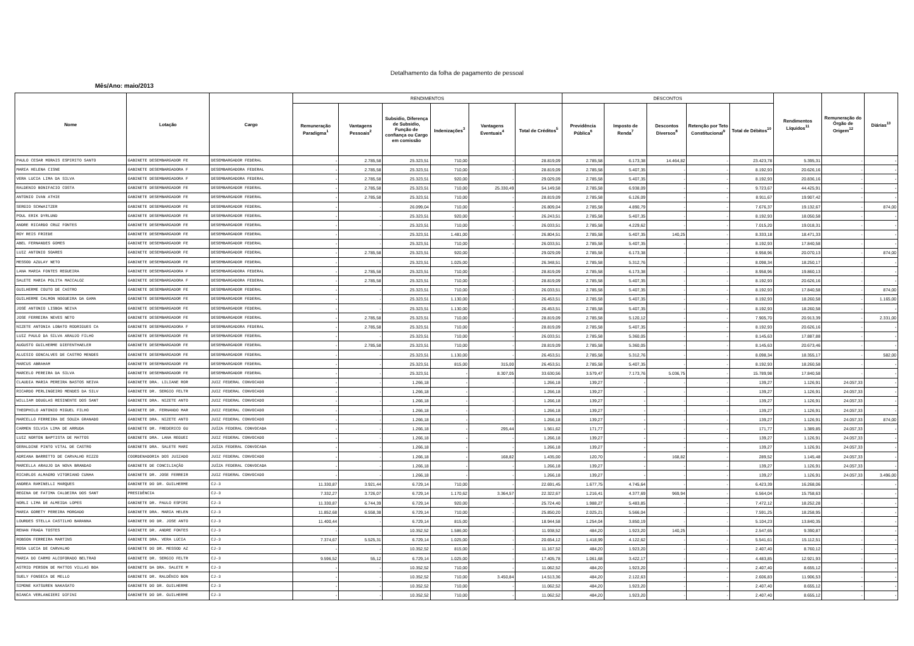Detalhamento da folha de pagamento de pessoal
Mês/Ano: maio/2013
| Nome | Lotação | Cargo | RENDIMENTOS | | | | | | DESCONTOS | | | | | Rendimentos Líquidos<sup>11</sup> | Remuneração do Órgão de Origem<sup>12</sup> | Diárias<sup>13</sup> |
| --- | --- | --- | --- | --- | --- | --- | --- | --- | --- | --- | --- | --- | --- | --- | --- | --- |
| | | | Remuneração Paradigma<sup>1</sup> | Vantagens Pessoais<sup>2</sup> | Subsidio, Diferença de Subsidio, Função de confiança ou Cargo em comissão | Indenizações<sup>3</sup> | Vantagens Eventuais<sup>4</sup> | Total de Créditos<sup>5</sup> | Previdência Pública<sup>6</sup> | Imposto de Renda<sup>7</sup> | Descontos Diversos<sup>8</sup> | Retenção por Teto Constitucional<sup>9</sup> | Total de Débitos<sup>10</sup> | | | |
| PAULO CESAR MORAIS ESPIRITO SANTO | GABINETE DESEMBARGADOR FE | DESEMBARGADOR FEDERAL | - | 2.785,58 | 25.323,51 | 710,00 | - | 28.819,09 | 2.785,58 | 6.173,38 | 14.464,82 | - | 23.423,78 | 5.395,31 | - | - |
| MARIA HELENA CISNE | GABINETE DESEMBARGADORA F | DESEMBARGADORA FEDERAL | - | 2.785,58 | 25.323,51 | 710,00 | - | 28.819,09 | 2.785,58 | 5.407,35 | - | - | 8.192,93 | 20.626,16 | - | - |
| VERA LUCIA LIMA DA SILVA | GABINETE DESEMBARGADORA F | DESEMBARGADORA FEDERAL | - | 2.785,58 | 25.323,51 | 920,00 | - | 29.029,09 | 2.785,58 | 5.407,35 | - | - | 8.192,93 | 20.836,16 | - | - |
| RALDENIO BONIFACIO COSTA | GABINETE DESEMBARGADOR FE | DESEMBARGADOR FEDERAL | - | 2.785,58 | 25.323,51 | 710,00 | 25.330,49 | 54.149,58 | 2.785,58 | 6.938,09 | - | - | 9.723,67 | 44.425,91 | - | - |
| ANTONIO IVAN ATHIE | GABINETE DESEMBARGADOR FE | DESEMBARGADOR FEDERAL | - | 2.785,58 | 25.323,51 | 710,00 | - | 28.819,09 | 2.785,58 | 6.126,09 | - | - | 8.911,67 | 19.907,42 | - | - |
| SERGIO SCHWAITZER | GABINETE DESEMBARGADOR FE | DESEMBARGADOR FEDERAL | - | - | 26.099,04 | 710,00 | - | 26.809,04 | 2.785,58 | 4.890,79 | - | - | 7.676,37 | 19.132,67 | - | 874,00 |
| POUL ERIK DYRLUND | GABINETE DESEMBARGADOR FE | DESEMBARGADOR FEDERAL | - | - | 25.323,51 | 920,00 | - | 26.243,51 | 2.785,58 | 5.407,35 | - | - | 8.192,93 | 18.050,58 | - | - |
| ANDRE RICARDO CRUZ FONTES | GABINETE DESEMBARGADOR FE | DESEMBARGADOR FEDERAL | - | - | 25.323,51 | 710,00 | - | 26.033,51 | 2.785,58 | 4.229,62 | - | - | 7.015,20 | 19.018,31 | - | - |
| ROY REIS FRIEDE | GABINETE DESEMBARGADOR FE | DESEMBARGADOR FEDERAL | - | - | 25.323,51 | 1.481,00 | - | 26.804,51 | 2.785,58 | 5.407,35 | 140,25 | - | 8.333,18 | 18.471,33 | - | - |
| ABEL FERNANDES GOMES | GABINETE DESEMBARGADOR FE | DESEMBARGADOR FEDERAL | - | - | 25.323,51 | 710,00 | - | 26.033,51 | 2.785,58 | 5.407,35 | - | - | 8.192,93 | 17.840,58 | - | - |
| LUIZ ANTONIO SOARES | GABINETE DESEMBARGADOR FE | DESEMBARGADOR FEDERAL | - | 2.785,58 | 25.323,51 | 920,00 | - | 29.029,09 | 2.785,58 | 6.173,38 | - | - | 8.958,96 | 20.070,13 | - | 874,00 |
| MESSOD AZULAY NETO | GABINETE DESEMBARGADOR FE | DESEMBARGADOR FEDERAL | - | - | 25.323,51 | 1.025,00 | - | 26.348,51 | 2.785,58 | 5.312,76 | - | - | 8.098,34 | 18.250,17 | - | - |
| LANA MARIA FONTES REGUEIRA | GABINETE DESEMBARGADORA F | DESEMBARGADORA FEDERAL | - | 2.785,58 | 25.323,51 | 710,00 | - | 28.819,09 | 2.785,58 | 6.173,38 | - | - | 8.958,96 | 19.860,13 | - | - |
| SALETE MARIA POLITA MACCALOZ | GABINETE DESEMBARGADORA F | DESEMBARGADORA FEDERAL | - | 2.785,58 | 25.323,51 | 710,00 | - | 28.819,09 | 2.785,58 | 5.407,35 | - | - | 8.192,93 | 20.626,16 | - | - |
| GUILHERME COUTO DE CASTRO | GABINETE DESEMBARGADOR FE | DESEMBARGADOR FEDERAL | - | - | 25.323,51 | 710,00 | - | 26.033,51 | 2.785,58 | 5.407,35 | - | - | 8.192,93 | 17.840,58 | - | 874,00 |
| GUILHERME CALMON NOGUEIRA DA GAMA | GABINETE DESEMBARGADOR FE | DESEMBARGADOR FEDERAL | - | - | 25.323,51 | 1.130,00 | - | 26.453,51 | 2.785,58 | 5.407,35 | - | - | 8.192,93 | 18.260,58 | - | 1.165,00 |
| JOSÉ ANTONIO LISBOA NEIVA | GABINETE DESEMBARGADOR FE | DESEMBARGADOR FEDERAL | - | - | 25.323,51 | 1.130,00 | - | 26.453,51 | 2.785,58 | 5.407,35 | - | - | 8.192,93 | 18.260,58 | - | - |
| JOSE FERREIRA NEVES NETO | GABINETE DESEMBARGADOR FE | DESEMBARGADOR FEDERAL | - | 2.785,58 | 25.323,51 | 710,00 | - | 28.819,09 | 2.785,58 | 5.120,12 | - | - | 7.905,70 | 20.913,39 | - | 2.331,00 |
| NIZETE ANTONIA LOBATO RODRIGUES CA | GABINETE DESEMBARGADORA F | DESEMBARGADORA FEDERAL | - | 2.785,58 | 25.323,51 | 710,00 | - | 28.819,09 | 2.785,58 | 5.407,35 | - | - | 8.192,93 | 20.626,16 | - | - |
| LUIZ PAULO DA SILVA ARAUJO FILHO | GABINETE DESEMBARGADOR FE | DESEMBARGADOR FEDERAL | - | - | 25.323,51 | 710,00 | - | 26.033,51 | 2.785,58 | 5.360,05 | - | - | 8.145,63 | 17.887,88 | - | - |
| AUGUSTO GUILHERME DIEFENTHAELER | GABINETE DESEMBARGADOR FE | DESEMBARGADOR FEDERAL | - | 2.785,58 | 25.323,51 | 710,00 | - | 28.819,09 | 2.785,58 | 5.360,05 | - | - | 8.145,63 | 20.673,46 | - | - |
| ALUISIO GONCALVES DE CASTRO MENDES | GABINETE DESEMBARGADOR FE | DESEMBARGADOR FEDERAL | - | - | 25.323,51 | 1.130,00 | - | 26.453,51 | 2.785,58 | 5.312,76 | - | - | 8.098,34 | 18.355,17 | - | 582,00 |
| MARCUS ABRAHAM | GABINETE DESEMBARGADOR FE | DESEMBARGADOR FEDERAL | - | - | 25.323,51 | 815,00 | 315,00 | 26.453,51 | 2.785,58 | 5.407,35 | - | - | 8.192,93 | 18.260,58 | - | - |
| MARCELO PEREIRA DA SILVA | GABINETE DESEMBARGADOR FE | DESEMBARGADOR FEDERAL | - | - | 25.323,51 | - | 8.307,05 | 33.630,56 | 3.579,47 | 7.173,76 | 5.036,75 | - | 15.789,98 | 17.840,58 | - | - |
| CLAUDIA MARIA PEREIRA BASTOS NEIVA | GABINETE DRA. LILIANE ROR | JUIZ FEDERAL CONVOCADO | - | - | 1.266,18 | - | - | 1.266,18 | 139,27 | - | - | - | 139,27 | 1.126,91 | 24.057,33 | - |
| RICARDO PERLINGEIRO MENDES DA SILV | GABINETE DR. SERGIO FELTR | JUIZ FEDERAL CONVOCADO | - | - | 1.266,18 | - | - | 1.266,18 | 139,27 | - | - | - | 139,27 | 1.126,91 | 24.057,33 | - |
| WILLIAM DOUGLAS RESINENTE DOS SANT | GABINETE DRA. NIZETE ANTO | JUIZ FEDERAL CONVOCADO | - | - | 1.266,18 | - | - | 1.266,18 | 139,27 | - | - | - | 139,27 | 1.126,91 | 24.057,33 | - |
| THEOPHILO ANTONIO MIGUEL FILHO | GABINETE DR. FERNANDO MAR | JUIZ FEDERAL CONVOCADO | - | - | 1.266,18 | - | - | 1.266,18 | 139,27 | - | - | - | 139,27 | 1.126,91 | 24.057,33 | - |
| MARCELLO FERREIRA DE SOUZA GRANADO | GABINETE DRA. NIZETE ANTO | JUIZ FEDERAL CONVOCADO | - | - | 1.266,18 | - | - | 1.266,18 | 139,27 | - | - | - | 139,27 | 1.126,91 | 24.057,33 | 874,00 |
| CARMEN SILVIA LIMA DE ARRUDA | GABINETE DR. FREDERICO GU | JUÍZA FEDERAL CONVOCADA | - | - | 1.266,18 | - | 295,44 | 1.561,62 | 171,77 | - | - | - | 171,77 | 1.389,85 | 24.057,33 | - |
| LUIZ NORTON BAPTISTA DE MATTOS | GABINETE DRA. LANA REGUEI | JUIZ FEDERAL CONVOCADO | - | - | 1.266,18 | - | - | 1.266,18 | 139,27 | - | - | - | 139,27 | 1.126,91 | 24.057,33 | - |
| GERALDINE PINTO VITAL DE CASTRO | GABINETE DRA. SALETE MARI | JUÍZA FEDERAL CONVOCADA | - | - | 1.266,18 | - | - | 1.266,18 | 139,27 | - | - | - | 139,27 | 1.126,91 | 24.057,33 | - |
| ADRIANA BARRETTO DE CARVALHO RIZZO | COORDENADORIA DOS JUIZADO | JUIZ FEDERAL CONVOCADO | - | - | 1.266,18 | - | 168,82 | 1.435,00 | 120,70 | - | 168,82 | - | 289,52 | 1.145,48 | 24.057,33 | - |
| MARCELLA ARAUJO DA NOVA BRANDAO | GABINETE DE CONCILIAÇÃO | JUÍZA FEDERAL CONVOCADA | - | - | 1.266,18 | - | - | 1.266,18 | 139,27 | - | - | - | 139,27 | 1.126,91 | 24.057,33 | - |
| RICARLOS ALMAGRO VITORIANO CUNHA | GABINETE DR. JOSE FERREIR | JUIZ FEDERAL CONVOCADO | - | - | 1.266,18 | - | - | 1.266,18 | 139,27 | - | - | - | 139,27 | 1.126,91 | 24.057,33 | 3.496,00 |
| ANDREA RAMINELLI MARQUES | GABINETE DO DR. GUILHERME | CJ-3 | 11.330,87 | 3.921,44 | 6.729,14 | 710,00 | - | 22.691,45 | 1.677,75 | 4.745,64 | - | - | 6.423,39 | 16.268,06 | - | - |
| REGINA DE FATIMA CALDEIRA DOS SANT | PRESIDÊNCIA | CJ-3 | 7.332,27 | 3.726,07 | 6.729,14 | 1.170,62 | 3.364,57 | 22.322,67 | 1.216,41 | 4.377,69 | 969,94 | - | 6.564,04 | 15.758,63 | - | - |
| NORLI LIMA DE ALMEIDA LOPES | GABINETE DR. PAULO ESPIRI | CJ-3 | 11.330,87 | 6.744,39 | 6.729,14 | 920,00 | - | 25.724,40 | 1.988,27 | 5.483,85 | - | - | 7.472,12 | 18.252,28 | - | - |
| MARIA GORETY PEREIRA MORGADO | GABINETE DRA. MARIA HELEN | CJ-3 | 11.852,68 | 6.558,38 | 6.729,14 | 710,00 | - | 25.850,20 | 2.025,21 | 5.566,04 | - | - | 7.591,25 | 18.258,95 | - | - |
| LOURDES STELLA CASTILHO BARANNA | GABINETE DO DR. JOSE ANTO | CJ-3 | 11.400,44 | - | 6.729,14 | 815,00 | - | 18.944,58 | 1.254,04 | 3.850,19 | - | - | 5.104,23 | 13.840,35 | - | - |
| RENAN FRAGA TOSTES | GABINETE DR. ANDRE FONTES | CJ-3 | - | - | 10.352,52 | 1.586,00 | - | 11.938,52 | 484,20 | 1.923,20 | 140,25 | - | 2.547,65 | 9.390,87 | - | - |
| ROBSON FERREIRA MARTINS | GABINETE DRA. VERA LÚCIA | CJ-3 | 7.374,67 | 5.525,31 | 6.729,14 | 1.025,00 | - | 20.654,12 | 1.418,99 | 4.122,62 | - | - | 5.541,61 | 15.112,51 | - | - |
| ROSA LUCIA DE CARVALHO | GABINETE DO DR. MESSOD AZ | CJ-3 | - | - | 10.352,52 | 815,00 | - | 11.167,52 | 484,20 | 1.923,20 | - | - | 2.407,40 | 8.760,12 | - | - |
| MARIA DO CARMO ALCOFORADO BELTRAO | GABINETE DR. SERGIO FELTR | CJ-3 | 9.596,52 | 55,12 | 6.729,14 | 1.025,00 | - | 17.405,78 | 1.061,68 | 3.422,17 | - | - | 4.483,85 | 12.921,93 | - | - |
| ASTRID PERSON DE MATTOS VILLAS BOA | GABINETE DA DRA. SALETE M | CJ-3 | - | - | 10.352,52 | 710,00 | - | 11.062,52 | 484,20 | 1.923,20 | - | - | 2.407,40 | 8.655,12 | - | - |
| SUELY FONSECA DE MELLO | GABINETE DR. RALDÊNIO BON | CJ-3 | - | - | 10.352,52 | 710,00 | 3.450,84 | 14.513,36 | 484,20 | 2.122,63 | - | - | 2.606,83 | 11.906,53 | - | - |
| SIMONE KATSUREN NAKASATO | GABINETE DO DR. GUILHERME | CJ-3 | - | - | 10.352,52 | 710,00 | - | 11.062,52 | 484,20 | 1.923,20 | - | - | 2.407,40 | 8.655,12 | - | - |
| BIANCA VERLANGIERI DIFINI | GABINETE DO DR. GUILHERME | CJ-3 | - | - | 10.352,52 | 710,00 | - | 11.062,52 | 484,20 | 1.923,20 | - | - | 2.407,40 | 8.655,12 | - | - |